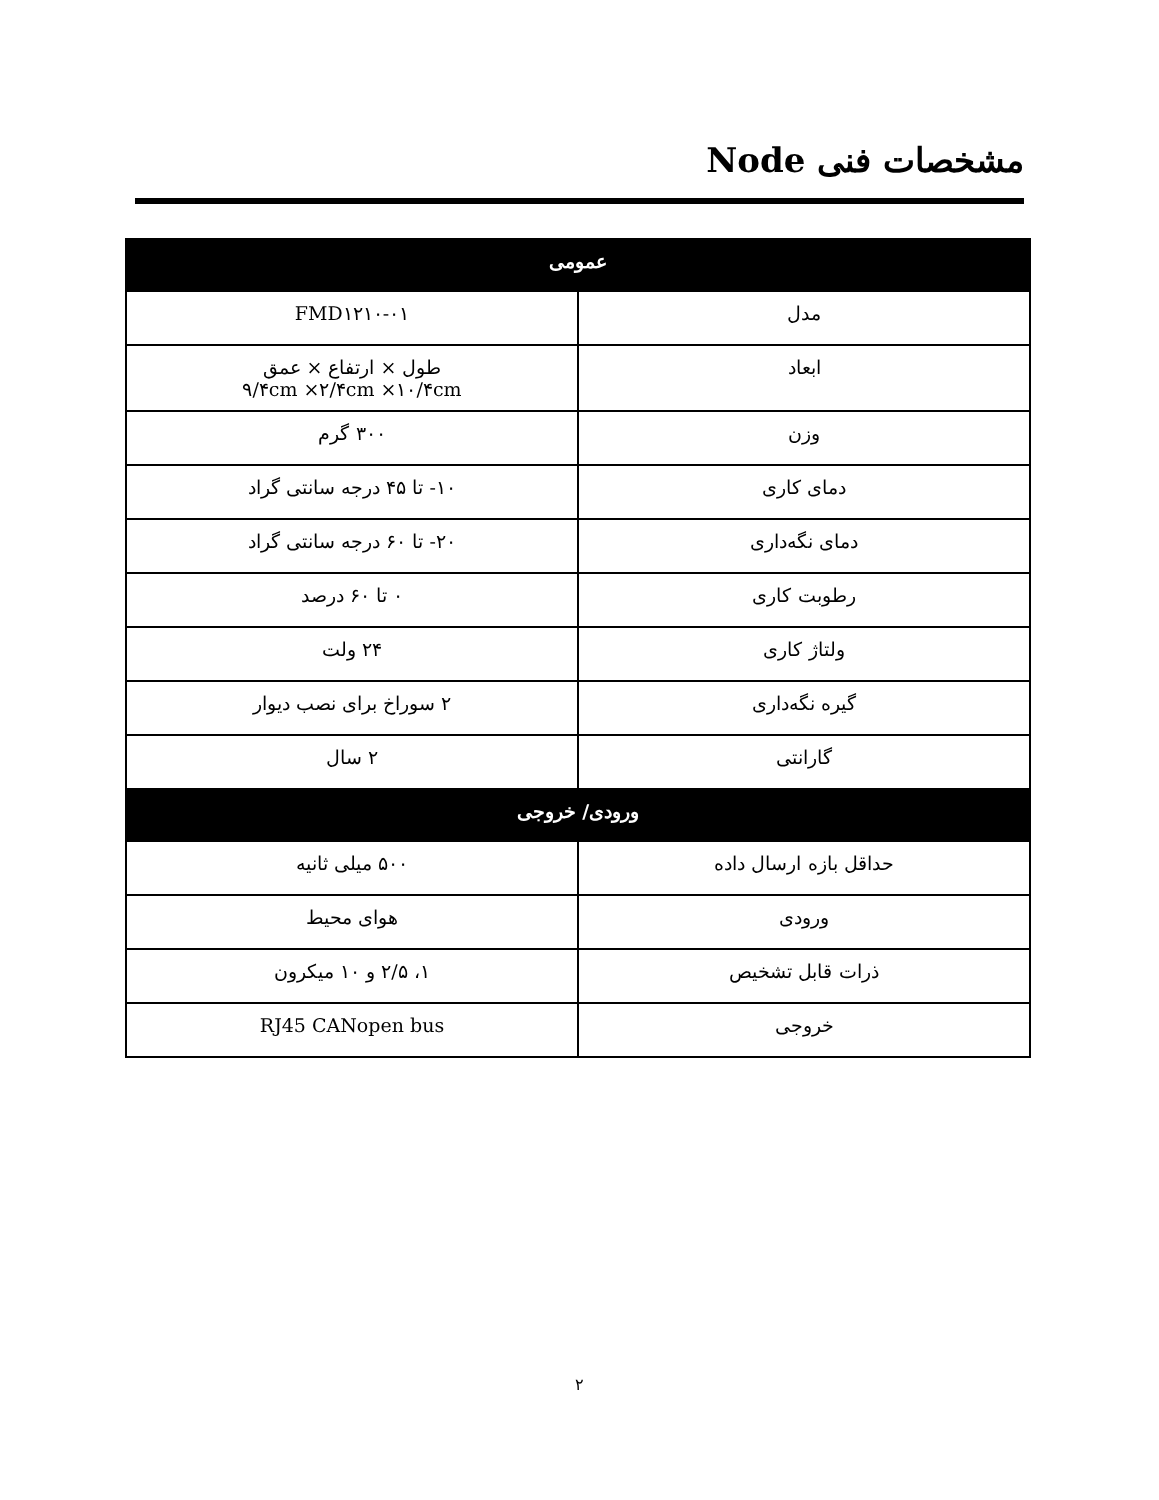مشخصات فنی Node
| عمومی | |
| --- | --- |
| مدل | FMD۱۲۱۰-۰۱ |
| ابعاد | طول × ارتفاع × عمق ۹/۴cm ×۲/۴cm ×۱۰/۴cm |
| وزن | ۳۰۰ گرم |
| دمای کاری | ۱۰- تا ۴۵ درجه سانتی گراد |
| دمای نگه‌داری | ۲۰- تا ۶۰ درجه سانتی گراد |
| رطوبت کاری | ۰ تا ۶۰ درصد |
| ولتاژ کاری | ۲۴ ولت |
| گیره نگه‌داری | ۲ سوراخ برای نصب دیوار |
| گارانتی | ۲ سال |
| ورودی/ خروجی | |
| حداقل بازه ارسال داده | ۵۰۰ میلی ثانیه |
| ورودی | هوای محیط |
| ذرات قابل تشخیص | ۱، ۲/۵ و ۱۰ میکرون |
| خروجی | RJ45 CANopen bus |
۲